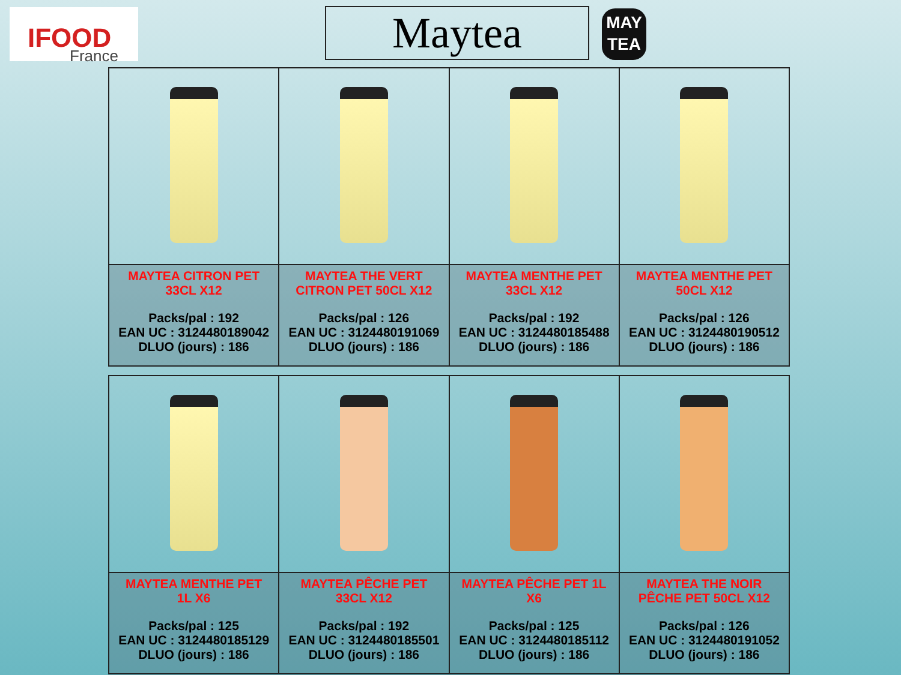IFOOD
France
Maytea
MAY
TEA
| MAYTEA CITRON PET 33CL X12 Packs/pal : 192 EAN UC : 3124480189042 DLUO (jours) : 186 | MAYTEA THE VERT CITRON PET 50CL X12 Packs/pal : 126 EAN UC : 3124480191069 DLUO (jours) : 186 | MAYTEA MENTHE PET 33CL X12 Packs/pal : 192 EAN UC : 3124480185488 DLUO (jours) : 186 | MAYTEA MENTHE PET 50CL X12 Packs/pal : 126 EAN UC : 3124480190512 DLUO (jours) : 186 |
| MAYTEA MENTHE PET 1L X6 Packs/pal : 125 EAN UC : 3124480185129 DLUO (jours) : 186 | MAYTEA PÊCHE PET 33CL X12 Packs/pal : 192 EAN UC : 3124480185501 DLUO (jours) : 186 | MAYTEA PÊCHE PET 1L X6 Packs/pal : 125 EAN UC : 3124480185112 DLUO (jours) : 186 | MAYTEA THE NOIR PÊCHE PET 50CL X12 Packs/pal : 126 EAN UC : 3124480191052 DLUO (jours) : 186 |